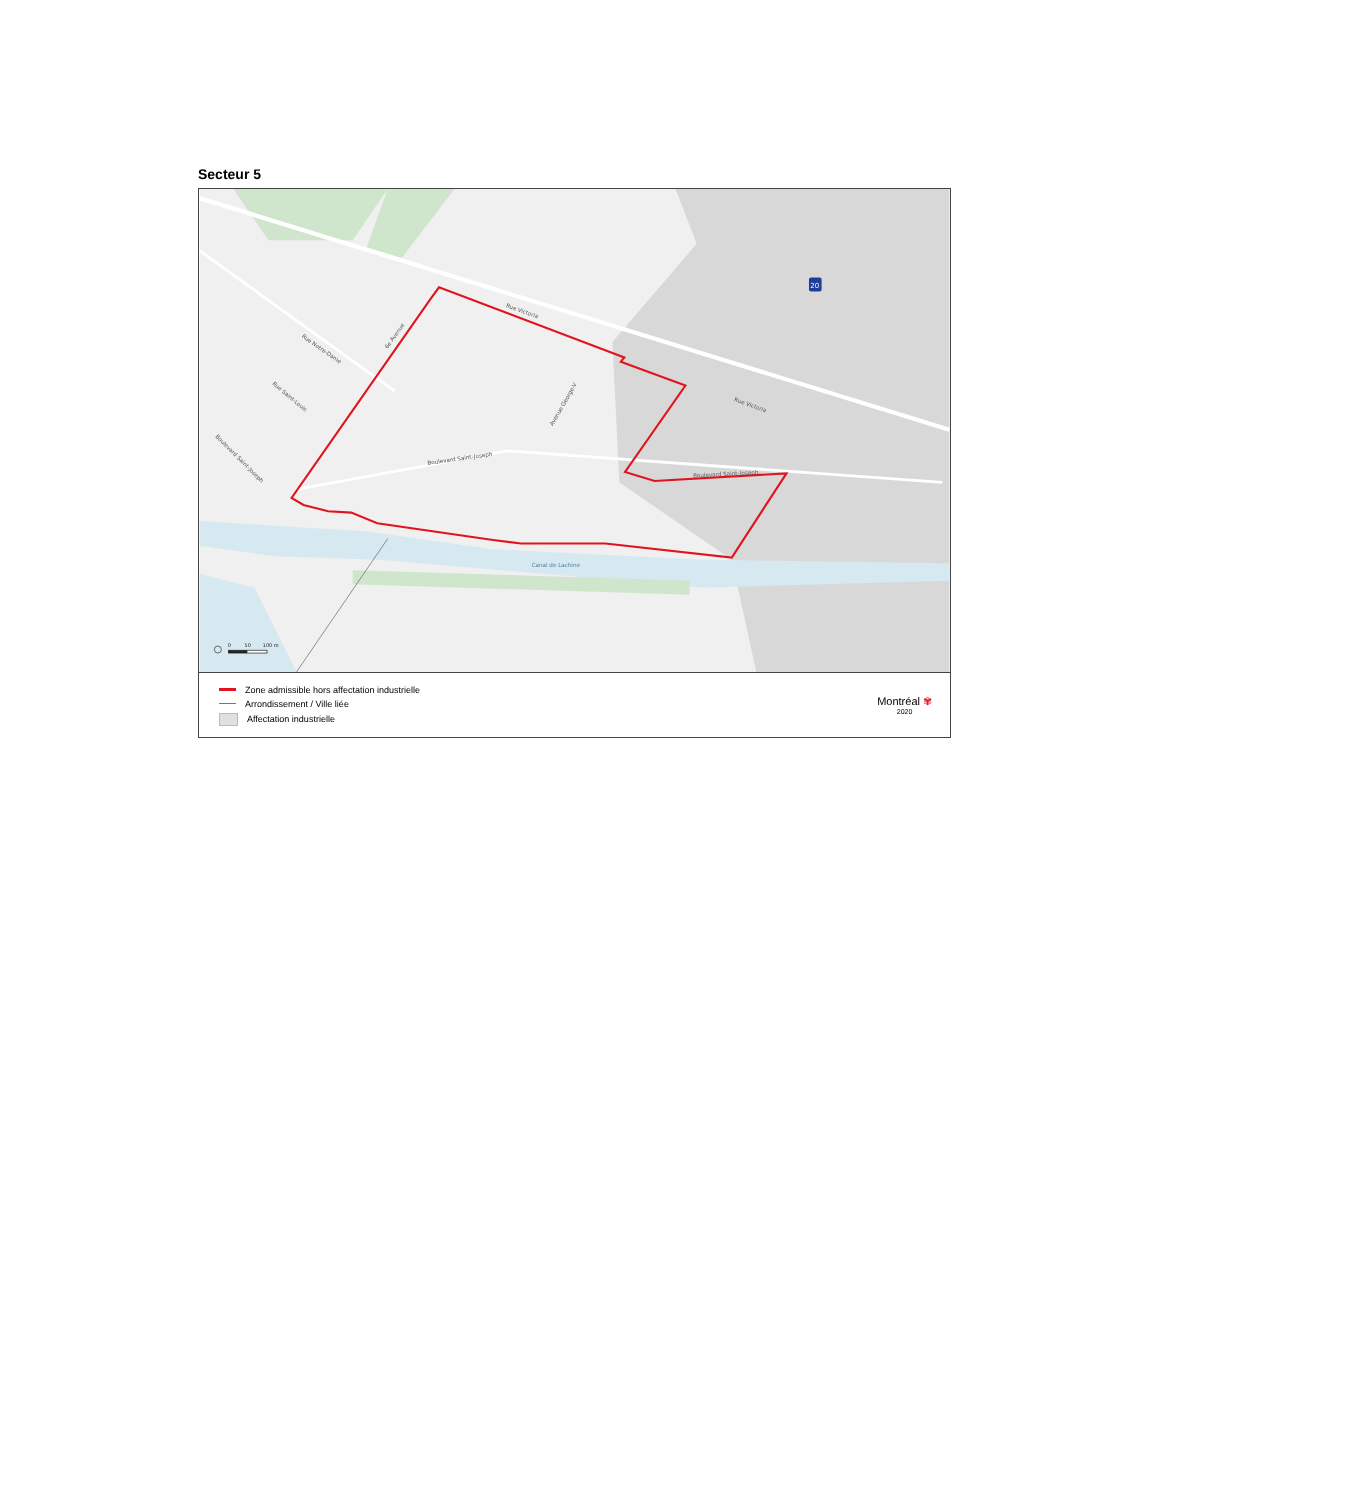Secteur 5
Rue Victoria
Rue Victoria
Rue Notre-Dame
6e Avenue
Rue Saint-Louis
Boulevard Saint-Joseph
Boulevard Saint-Joseph
Avenue George-V
Boulevard Saint-Joseph
Canal de Lachine
20
0
50
100 m
Zone admissible hors affectation industrielle
Arrondissement / Ville liée
Affectation industrielle
Montréal ✾
2020